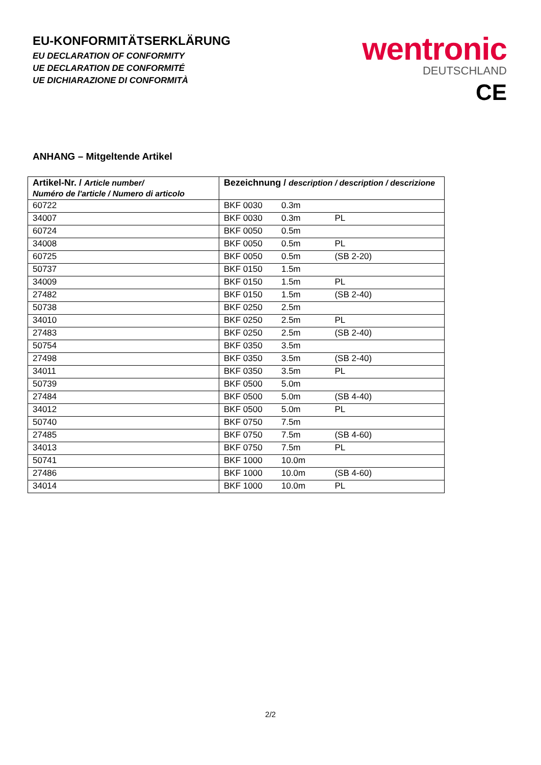EU-KONFORMITÄTSERKLÄRUNG
EU DECLARATION OF CONFORMITY
UE DECLARATION DE CONFORMITÉ
UE DICHIARAZIONE DI CONFORMITÀ
wentronic
DEUTSCHLAND
CE
ANHANG – Mitgeltende Artikel
| Artikel-Nr. / Article number/ Numéro de l'article / Numero di articolo | Bezeichnung / description / description / descrizione |
| --- | --- |
| 60722 | BKF 0030 0.3m |
| 34007 | BKF 0030 0.3m PL |
| 60724 | BKF 0050 0.5m |
| 34008 | BKF 0050 0.5m PL |
| 60725 | BKF 0050 0.5m (SB 2-20) |
| 50737 | BKF 0150 1.5m |
| 34009 | BKF 0150 1.5m PL |
| 27482 | BKF 0150 1.5m (SB 2-40) |
| 50738 | BKF 0250 2.5m |
| 34010 | BKF 0250 2.5m PL |
| 27483 | BKF 0250 2.5m (SB 2-40) |
| 50754 | BKF 0350 3.5m |
| 27498 | BKF 0350 3.5m (SB 2-40) |
| 34011 | BKF 0350 3.5m PL |
| 50739 | BKF 0500 5.0m |
| 27484 | BKF 0500 5.0m (SB 4-40) |
| 34012 | BKF 0500 5.0m PL |
| 50740 | BKF 0750 7.5m |
| 27485 | BKF 0750 7.5m (SB 4-60) |
| 34013 | BKF 0750 7.5m PL |
| 50741 | BKF 1000 10.0m |
| 27486 | BKF 1000 10.0m (SB 4-60) |
| 34014 | BKF 1000 10.0m PL |
2/2